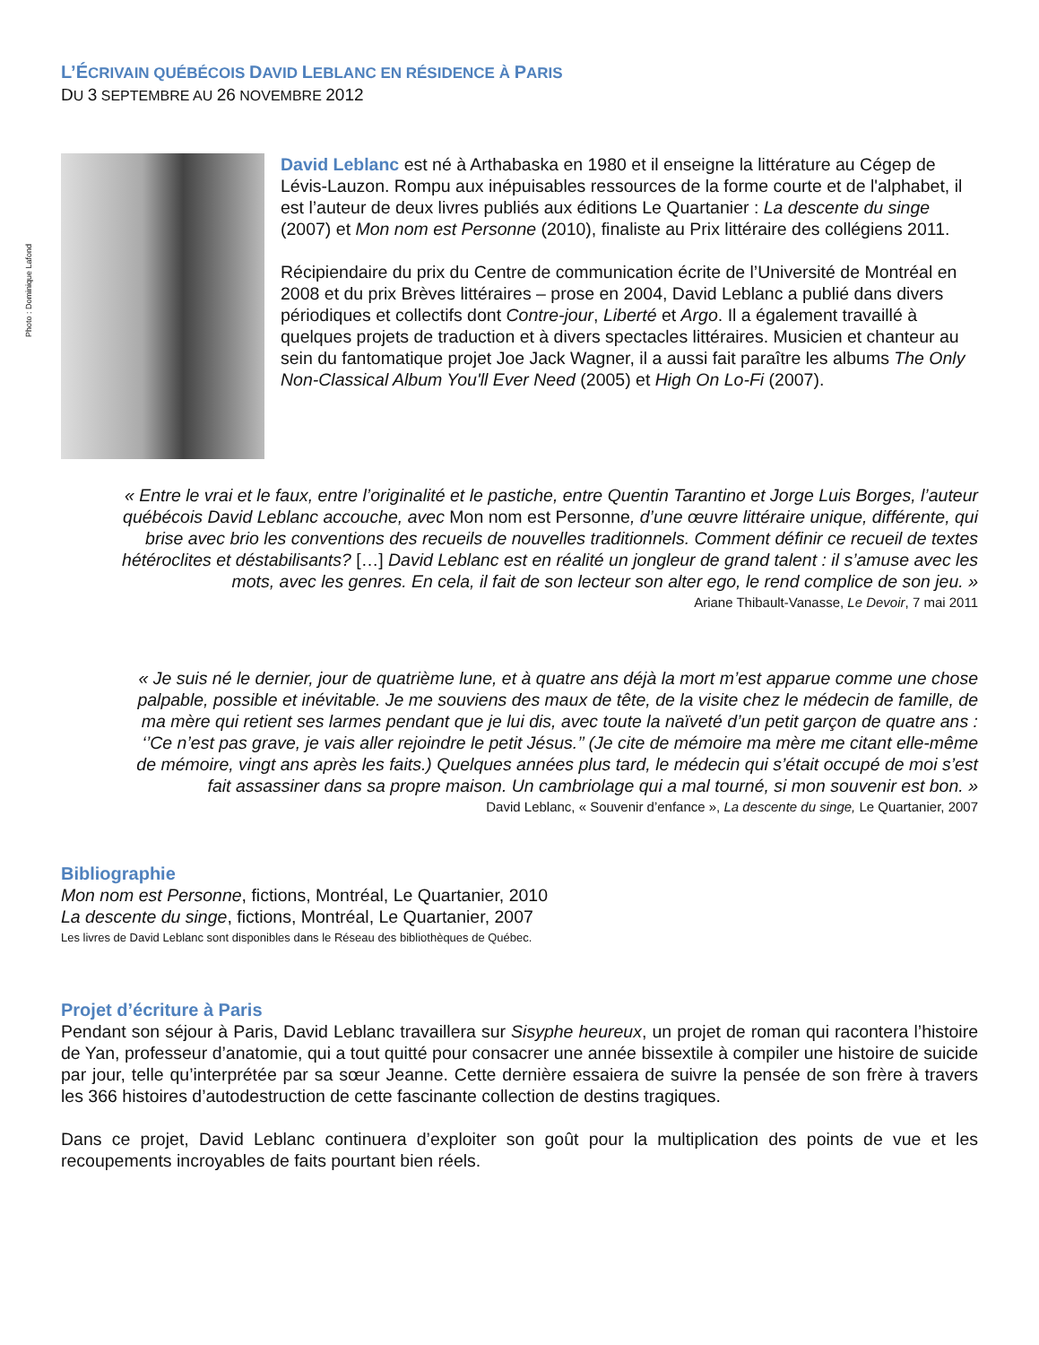L’ÉCRIVAIN QUÉBÉCOIS DAVID LEBLANC EN RÉSIDENCE À PARIS
DU 3 SEPTEMBRE AU 26 NOVEMBRE 2012
Photo : Dominique Lafond
David Leblanc est né à Arthabaska en 1980 et il enseigne la littérature au Cégep de Lévis-Lauzon. Rompu aux inépuisables ressources de la forme courte et de l'alphabet, il est l’auteur de deux livres publiés aux éditions Le Quartanier : La descente du singe (2007) et Mon nom est Personne (2010), finaliste au Prix littéraire des collégiens 2011.
Récipiendaire du prix du Centre de communication écrite de l’Université de Montréal en 2008 et du prix Brèves littéraires – prose en 2004, David Leblanc a publié dans divers périodiques et collectifs dont Contre-jour, Liberté et Argo. Il a également travaillé à quelques projets de traduction et à divers spectacles littéraires. Musicien et chanteur au sein du fantomatique projet Joe Jack Wagner, il a aussi fait paraître les albums The Only Non-Classical Album You'll Ever Need (2005) et High On Lo-Fi (2007).
« Entre le vrai et le faux, entre l’originalité et le pastiche, entre Quentin Tarantino et Jorge Luis Borges, l’auteur québécois David Leblanc accouche, avec Mon nom est Personne, d’une œuvre littéraire unique, différente, qui brise avec brio les conventions des recueils de nouvelles traditionnels. Comment définir ce recueil de textes hétéroclites et déstabilisants? […] David Leblanc est en réalité un jongleur de grand talent : il s’amuse avec les mots, avec les genres. En cela, il fait de son lecteur son alter ego, le rend complice de son jeu. »
Ariane Thibault-Vanasse, Le Devoir, 7 mai 2011
« Je suis né le dernier, jour de quatrième lune, et à quatre ans déjà la mort m’est apparue comme une chose palpable, possible et inévitable. Je me souviens des maux de tête, de la visite chez le médecin de famille, de ma mère qui retient ses larmes pendant que je lui dis, avec toute la naïveté d’un petit garçon de quatre ans : ‘’Ce n’est pas grave, je vais aller rejoindre le petit Jésus.’’ (Je cite de mémoire ma mère me citant elle-même de mémoire, vingt ans après les faits.) Quelques années plus tard, le médecin qui s’était occupé de moi s’est fait assassiner dans sa propre maison. Un cambriolage qui a mal tourné, si mon souvenir est bon. »
David Leblanc, « Souvenir d’enfance », La descente du singe, Le Quartanier, 2007
Bibliographie
Mon nom est Personne, fictions, Montréal, Le Quartanier, 2010
La descente du singe, fictions, Montréal, Le Quartanier, 2007
Les livres de David Leblanc sont disponibles dans le Réseau des bibliothèques de Québec.
Projet d’écriture à Paris
Pendant son séjour à Paris, David Leblanc travaillera sur Sisyphe heureux, un projet de roman qui racontera l’histoire de Yan, professeur d’anatomie, qui a tout quitté pour consacrer une année bissextile à compiler une histoire de suicide par jour, telle qu’interprétée par sa sœur Jeanne. Cette dernière essaiera de suivre la pensée de son frère à travers les 366 histoires d’autodestruction de cette fascinante collection de destins tragiques.
Dans ce projet, David Leblanc continuera d’exploiter son goût pour la multiplication des points de vue et les recoupements incroyables de faits pourtant bien réels.